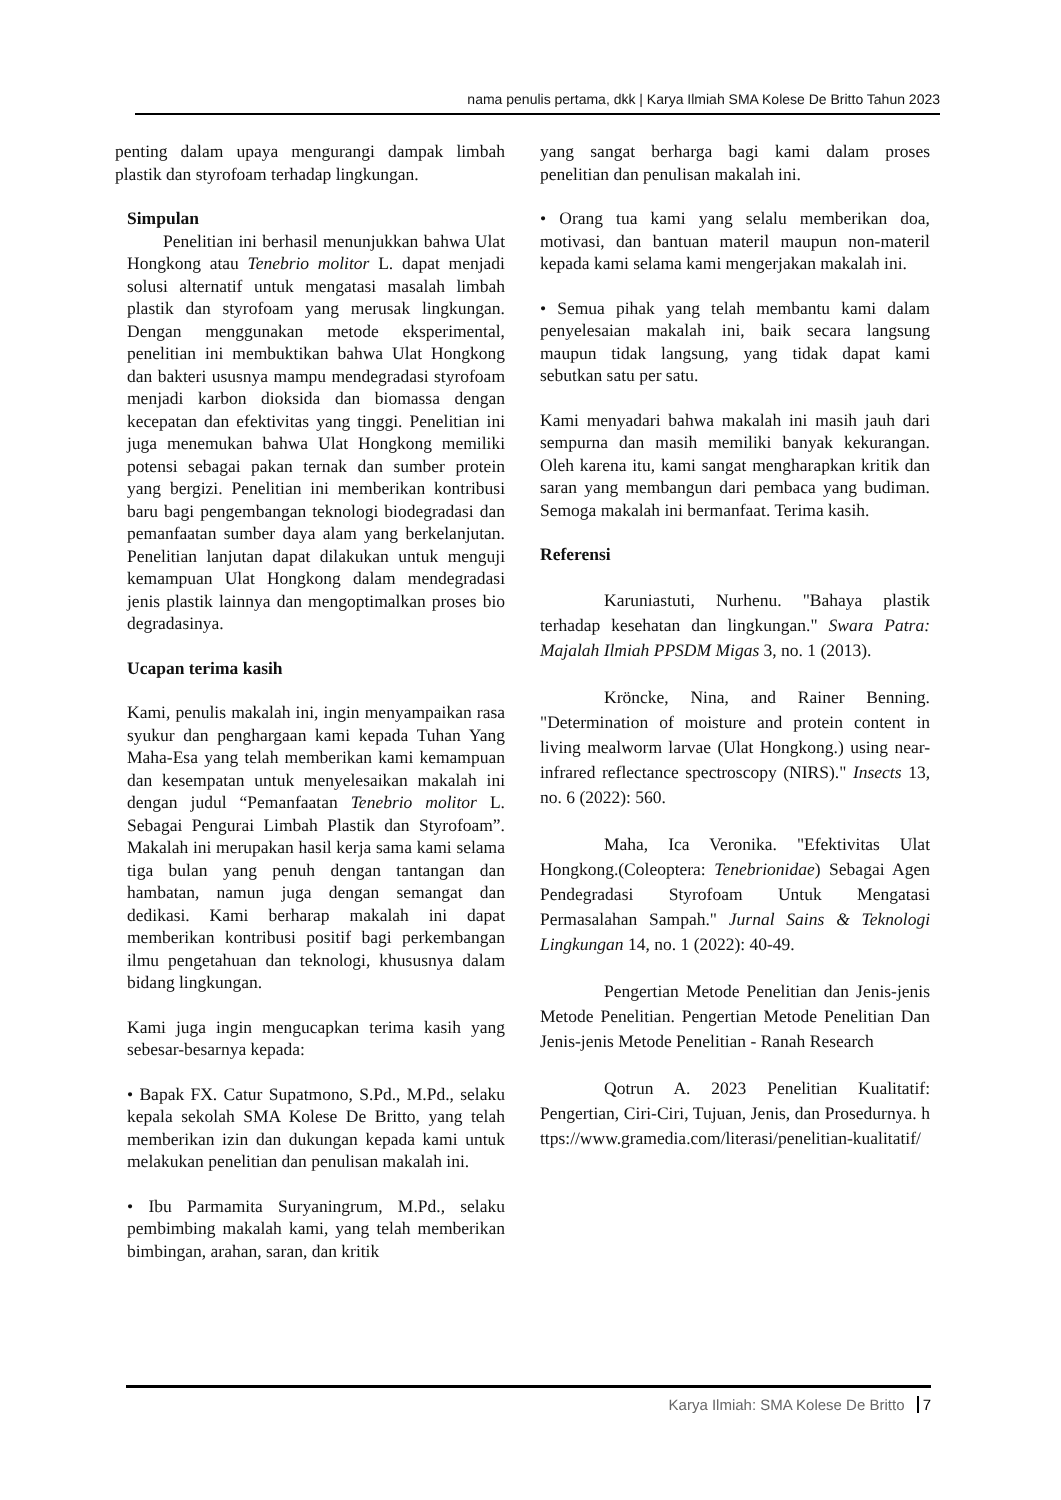nama penulis pertama, dkk | Karya Ilmiah SMA Kolese De Britto Tahun 2023
penting dalam upaya mengurangi dampak limbah plastik dan styrofoam terhadap lingkungan.
Simpulan
Penelitian ini berhasil menunjukkan bahwa Ulat Hongkong atau Tenebrio molitor L. dapat menjadi solusi alternatif untuk mengatasi masalah limbah plastik dan styrofoam yang merusak lingkungan. Dengan menggunakan metode eksperimental, penelitian ini membuktikan bahwa Ulat Hongkong dan bakteri ususnya mampu mendegradasi styrofoam menjadi karbon dioksida dan biomassa dengan kecepatan dan efektivitas yang tinggi. Penelitian ini juga menemukan bahwa Ulat Hongkong memiliki potensi sebagai pakan ternak dan sumber protein yang bergizi. Penelitian ini memberikan kontribusi baru bagi pengembangan teknologi biodegradasi dan pemanfaatan sumber daya alam yang berkelanjutan. Penelitian lanjutan dapat dilakukan untuk menguji kemampuan Ulat Hongkong dalam mendegradasi jenis plastik lainnya dan mengoptimalkan proses bio degradasinya.
Ucapan terima kasih
Kami, penulis makalah ini, ingin menyampaikan rasa syukur dan penghargaan kami kepada Tuhan Yang Maha-Esa yang telah memberikan kami kemampuan dan kesempatan untuk menyelesaikan makalah ini dengan judul “Pemanfaatan Tenebrio molitor L. Sebagai Pengurai Limbah Plastik dan Styrofoam”. Makalah ini merupakan hasil kerja sama kami selama tiga bulan yang penuh dengan tantangan dan hambatan, namun juga dengan semangat dan dedikasi. Kami berharap makalah ini dapat memberikan kontribusi positif bagi perkembangan ilmu pengetahuan dan teknologi, khususnya dalam bidang lingkungan.
Kami juga ingin mengucapkan terima kasih yang sebesar-besarnya kepada:
• Bapak FX. Catur Supatmono, S.Pd., M.Pd., selaku kepala sekolah SMA Kolese De Britto, yang telah memberikan izin dan dukungan kepada kami untuk melakukan penelitian dan penulisan makalah ini.
• Ibu Parmamita Suryaningrum, M.Pd., selaku pembimbing makalah kami, yang telah memberikan bimbingan, arahan, saran, dan kritik
yang sangat berharga bagi kami dalam proses penelitian dan penulisan makalah ini.
• Orang tua kami yang selalu memberikan doa, motivasi, dan bantuan materil maupun non-materil kepada kami selama kami mengerjakan makalah ini.
• Semua pihak yang telah membantu kami dalam penyelesaian makalah ini, baik secara langsung maupun tidak langsung, yang tidak dapat kami sebutkan satu per satu.
Kami menyadari bahwa makalah ini masih jauh dari sempurna dan masih memiliki banyak kekurangan. Oleh karena itu, kami sangat mengharapkan kritik dan saran yang membangun dari pembaca yang budiman. Semoga makalah ini bermanfaat. Terima kasih.
Referensi
Karuniastuti, Nurhenu. "Bahaya plastik terhadap kesehatan dan lingkungan." Swara Patra: Majalah Ilmiah PPSDM Migas 3, no. 1 (2013).
Kröncke, Nina, and Rainer Benning. "Determination of moisture and protein content in living mealworm larvae (Ulat Hongkong.) using near-infrared reflectance spectroscopy (NIRS)." Insects 13, no. 6 (2022): 560.
Maha, Ica Veronika. "Efektivitas Ulat Hongkong.(Coleoptera: Tenebrionidae) Sebagai Agen Pendegradasi Styrofoam Untuk Mengatasi Permasalahan Sampah." Jurnal Sains & Teknologi Lingkungan 14, no. 1 (2022): 40-49.
Pengertian Metode Penelitian dan Jenis-jenis Metode Penelitian. Pengertian Metode Penelitian Dan Jenis-jenis Metode Penelitian - Ranah Research
Qotrun A. 2023 Penelitian Kualitatif: Pengertian, Ciri-Ciri, Tujuan, Jenis, dan Prosedurnya. https://www.gramedia.com/literasi/penelitian-kualitatif/
Karya Ilmiah: SMA Kolese De Britto 7